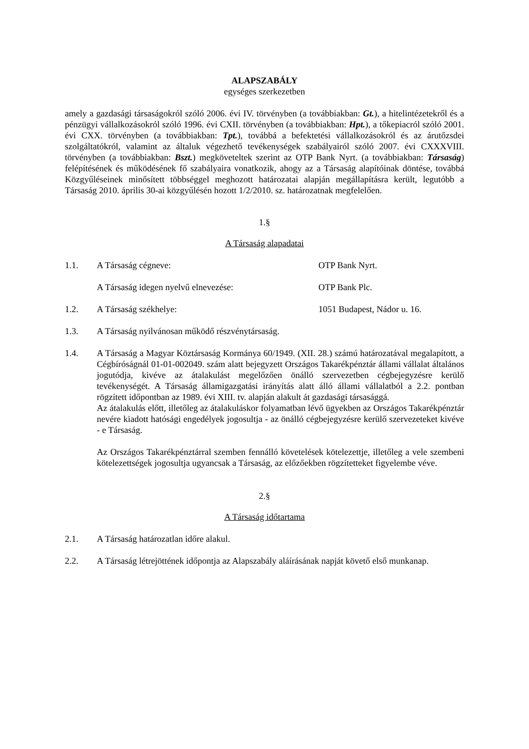ALAPSZABÁLY
egységes szerkezetben
amely a gazdasági társaságokról szóló 2006. évi IV. törvényben (a továbbiakban: Gt.), a hitelintézetekről és a pénzügyi vállalkozásokról szóló 1996. évi CXII. törvényben (a továbbiakban: Hpt.), a tőkepiacról szóló 2001. évi CXX. törvényben (a továbbiakban: Tpt.), továbbá a befektetési vállalkozásokról és az árutőzsdei szolgáltatókról, valamint az általuk végezhető tevékenységek szabályairól szóló 2007. évi CXXXVIII. törvényben (a továbbiakban: Bszt.) megköveteltek szerint az OTP Bank Nyrt. (a továbbiakban: Társaság) felépítésének és működésének fő szabályaira vonatkozik, ahogy az a Társaság alapítóinak döntése, továbbá Közgyűléseinek minősített többséggel meghozott határozatai alapján megállapításra került, legutóbb a Társaság 2010. április 30-ai közgyűlésén hozott 1/2/2010. sz. határozatnak megfelelően.
1.§
A Társaság alapadatai
1.1. A Társaság cégneve: OTP Bank Nyrt.
A Társaság idegen nyelvű elnevezése: OTP Bank Plc.
1.2. A Társaság székhelye: 1051 Budapest, Nádor u. 16.
1.3. A Társaság nyilvánosan működő részvénytársaság.
1.4. A Társaság a Magyar Köztársaság Kormánya 60/1949. (XII. 28.) számú határozatával megalapított, a Cégbíróságnál 01-01-002049. szám alatt bejegyzett Országos Takarékpénztár állami vállalat általános jogutódja, kivéve az átalakulást megelőzően önálló szervezetben cégbejegyzésre kerülő tevékenységét. A Társaság államigazgatási irányítás alatt álló állami vállalatból a 2.2. pontban rögzített időpontban az 1989. évi XIII. tv. alapján alakult át gazdasági társasággá.
Az átalakulás előtt, illetőleg az átalakuláskor folyamatban lévő ügyekben az Országos Takarékpénztár nevére kiadott hatósági engedélyek jogosultja - az önálló cégbejegyzésre kerülő szervezeteket kivéve - e Társaság.
Az Országos Takarékpénztárral szemben fennálló követelések kötelezettje, illetőleg a vele szembeni kötelezettségek jogosultja ugyancsak a Társaság, az előzőekben rögzítetteket figyelembe véve.
2.§
A Társaság időtartama
2.1. A Társaság határozatlan időre alakul.
2.2. A Társaság létrejöttének időpontja az Alapszabály aláírásának napját követő első munkanap.